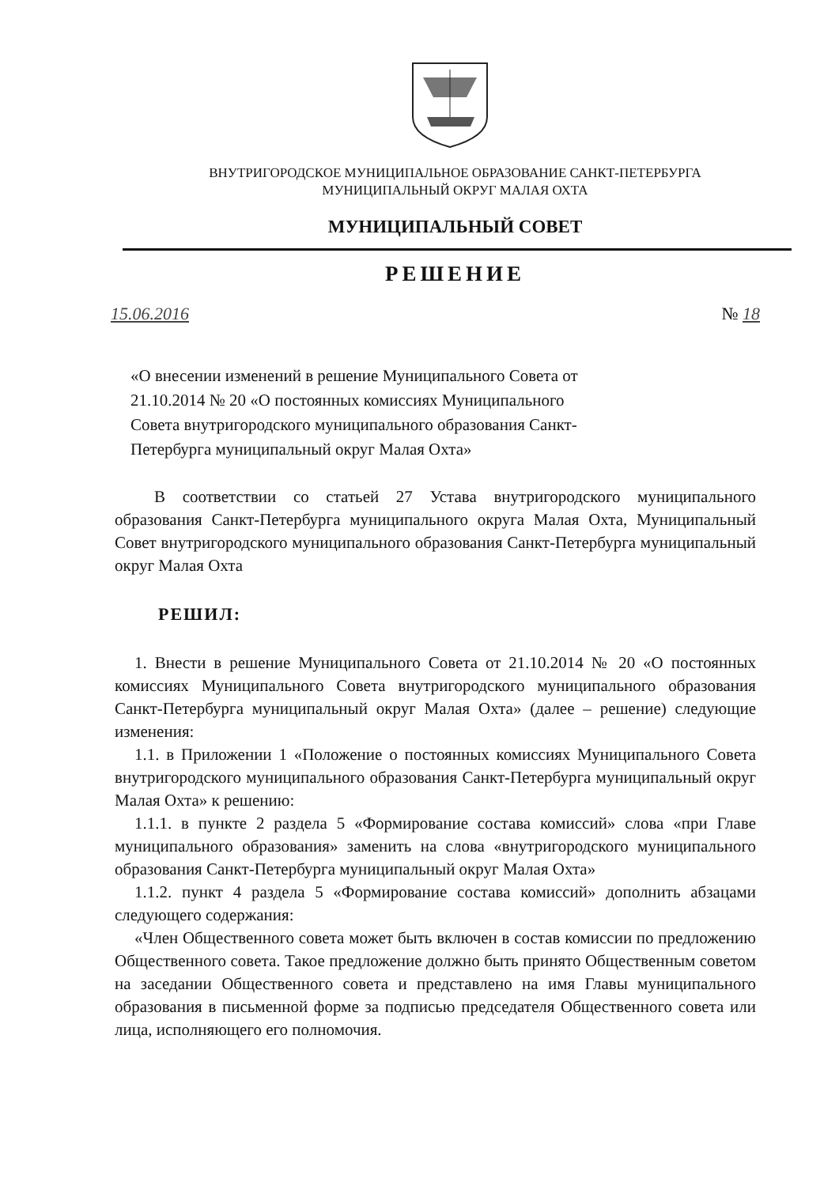ВНУТРИГОРОДСКОЕ МУНИЦИПАЛЬНОЕ ОБРАЗОВАНИЕ САНКТ-ПЕТЕРБУРГА
МУНИЦИПАЛЬНЫЙ ОКРУГ МАЛАЯ ОХТА
МУНИЦИПАЛЬНЫЙ СОВЕТ
РЕШЕНИЕ
15.06.2016 № 18
«О внесении изменений в решение Муниципального Совета от 21.10.2014 № 20 «О постоянных комиссиях Муниципального Совета внутригородского муниципального образования Санкт-Петербурга муниципальный округ Малая Охта»
В соответствии со статьей 27 Устава внутригородского муниципального образования Санкт-Петербурга муниципального округа Малая Охта, Муниципальный Совет внутригородского муниципального образования Санкт-Петербурга муниципальный округ Малая Охта
РЕШИЛ:
1. Внести в решение Муниципального Совета от 21.10.2014 № 20 «О постоянных комиссиях Муниципального Совета внутригородского муниципального образования Санкт-Петербурга муниципальный округ Малая Охта» (далее – решение) следующие изменения:
1.1. в Приложении 1 «Положение о постоянных комиссиях Муниципального Совета внутригородского муниципального образования Санкт-Петербурга муниципальный округ Малая Охта» к решению:
1.1.1. в пункте 2 раздела 5 «Формирование состава комиссий» слова «при Главе муниципального образования» заменить на слова «внутригородского муниципального образования Санкт-Петербурга муниципальный округ Малая Охта»
1.1.2. пункт 4 раздела 5 «Формирование состава комиссий» дополнить абзацами следующего содержания:
«Член Общественного совета может быть включен в состав комиссии по предложению Общественного совета. Такое предложение должно быть принято Общественным советом на заседании Общественного совета и представлено на имя Главы муниципального образования в письменной форме за подписью председателя Общественного совета или лица, исполняющего его полномочия.